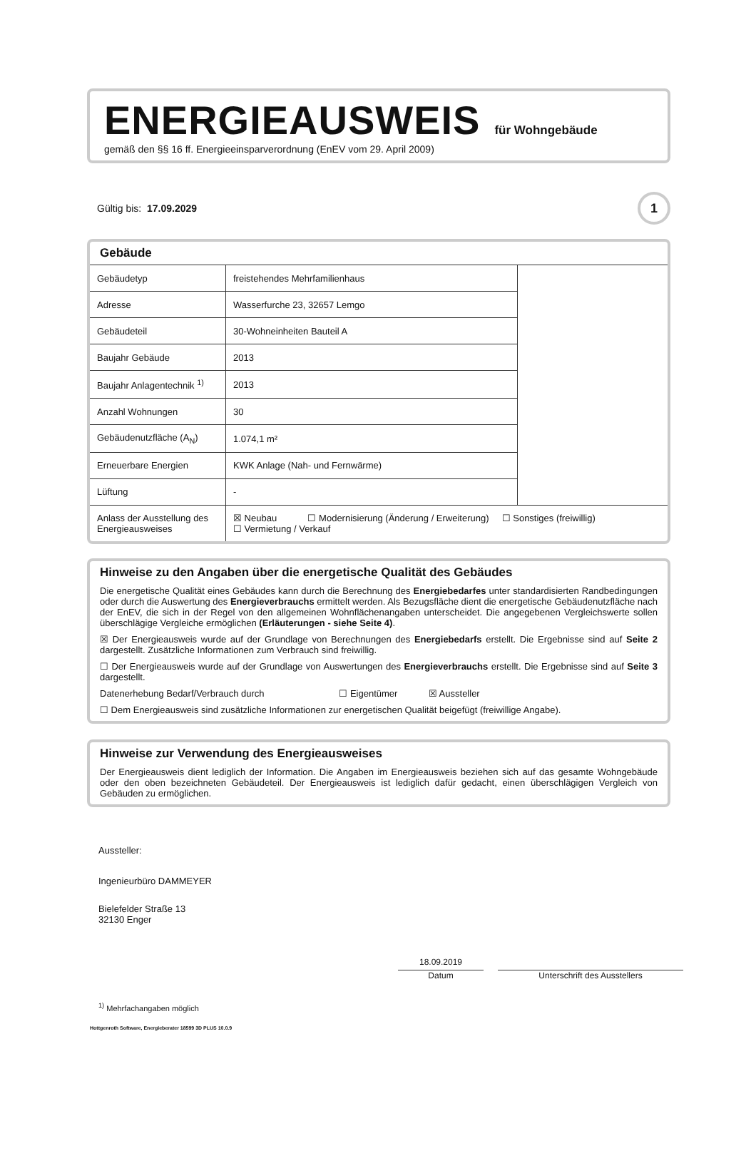ENERGIEAUSWEIS
für Wohngebäude
gemäß den §§ 16 ff. Energieeinsparverordnung (EnEV vom 29. April 2009)
Gültig bis: 17.09.2029
1
Gebäude
| Gebäudetyp | freistehendes Mehrfamilienhaus | |
| Adresse | Wasserfurche 23, 32657 Lemgo | |
| Gebäudeteil | 30-Wohneinheiten Bauteil A | |
| Baujahr Gebäude | 2013 | |
| Baujahr Anlagentechnik <sup>1)</sup> | 2013 | |
| Anzahl Wohnungen | 30 | |
| Gebäudenutzfläche (A<sub>N</sub>) | 1.074,1 m² | |
| Erneuerbare Energien | KWK Anlage (Nah- und Fernwärme) | |
| Lüftung | - | |
| Anlass der Ausstellung des Energieausweises | ☒ Neubau ☐ Modernisierung (Änderung / Erweiterung) ☐ Sonstiges (freiwillig) ☐ Vermietung / Verkauf | |
Hinweise zu den Angaben über die energetische Qualität des Gebäudes
Die energetische Qualität eines Gebäudes kann durch die Berechnung des Energiebedarfes unter standardisierten Randbedingungen oder durch die Auswertung des Energieverbrauchs ermittelt werden. Als Bezugsfläche dient die energetische Gebäudenutzfläche nach der EnEV, die sich in der Regel von den allgemeinen Wohnflächenangaben unterscheidet. Die angegebenen Vergleichswerte sollen überschlägige Vergleiche ermöglichen (Erläuterungen - siehe Seite 4).
☒ Der Energieausweis wurde auf der Grundlage von Berechnungen des Energiebedarfs erstellt. Die Ergebnisse sind auf Seite 2 dargestellt. Zusätzliche Informationen zum Verbrauch sind freiwillig.
☐ Der Energieausweis wurde auf der Grundlage von Auswertungen des Energieverbrauchs erstellt. Die Ergebnisse sind auf Seite 3 dargestellt.
Datenerhebung Bedarf/Verbrauch durch ☐ Eigentümer ☒ Aussteller
☐ Dem Energieausweis sind zusätzliche Informationen zur energetischen Qualität beigefügt (freiwillige Angabe).
Hinweise zur Verwendung des Energieausweises
Der Energieausweis dient lediglich der Information. Die Angaben im Energieausweis beziehen sich auf das gesamte Wohngebäude oder den oben bezeichneten Gebäudeteil. Der Energieausweis ist lediglich dafür gedacht, einen überschlägigen Vergleich von Gebäuden zu ermöglichen.
Aussteller:
Ingenieurbüro DAMMEYER
Bielefelder Straße 13
32130 Enger
18.09.2019
Datum
Unterschrift des Ausstellers
<sup>1)</sup> Mehrfachangaben möglich
Hottgenroth Software, Energieberater 18599 3D PLUS 10.0.9